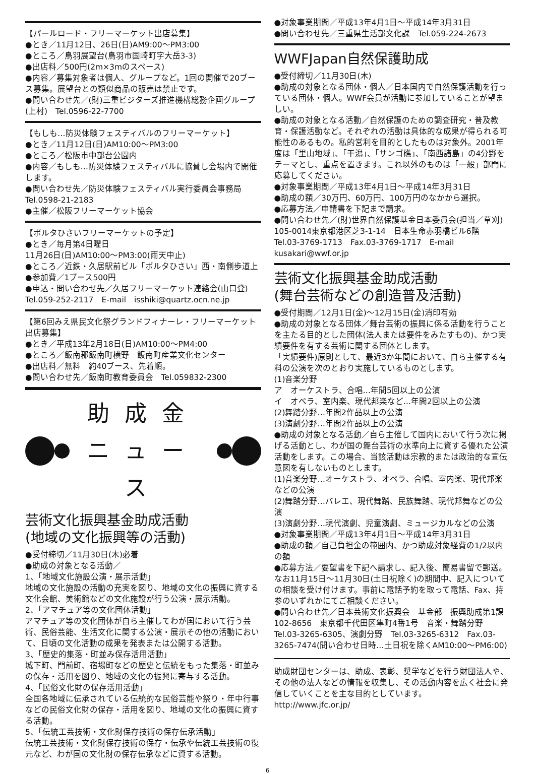【パールロード・フリーマーケット出店募集】
●とき／11月12日、26日(日)AM9:00〜PM3:00
●ところ／鳥羽展望台(鳥羽市国崎町字大岳3-3)
●出店料／500円(2m×3mのスペース)
●内容／募集対象者は個人、グループなど。1回の開催で20ブース募集。展望台との類似商品の販売は禁止です。
●問い合わせ先／(財)三重ビジターズ推進機構総務企画グループ(上村)　Tel.0596-22-7700
【もしも…防災体験フェスティバルのフリーマーケット】
●とき／11月12日(日)AM10:00〜PM3:00
●ところ／松阪市中部台公園内
●内容／もしも…防災体験フェスティバルに協賛し会場内で開催します。
●問い合わせ先／防災体験フェスティバル実行委員会事務局 Tel.0598-21-2183
●主催／松阪フリーマーケット協会
【ポルタひさいフリーマーケットの予定】
●とき／毎月第4日曜日
11月26日(日)AM10:00〜PM3:00(雨天中止)
●ところ／近鉄・久居駅前ビル「ポルタひさい」西・南側歩道上
●参加費／1ブース500円
●申込・問い合わせ先／久居フリーマーケット連絡会(山口登)
Tel.059-252-2117　E-mail　isshiki@quartz.ocn.ne.jp
【第6回みえ県民文化祭グランドフィナーレ・フリーマーケット出店募集】
●とき／平成13年2月18日(日)AM10:00〜PM4:00
●ところ／飯南郡飯南町横野　飯南町産業文化センター
●出店料／無料　約40ブース、先着順。
●問い合わせ先／飯南町教育委員会　Tel.059832-2300
助成金
ニュース
芸術文化振興基金助成活動
(地域の文化振興等の活動)
●受付締切／11月30日(木)必着
●助成の対象となる活動／
1、「地域文化施設公演・展示活動」
地域の文化施設の活動の充実を図り、地域の文化の振興に資する文化会館、美術館などの文化施設が行う公演・展示活動。
2、「アマチュア等の文化団体活動」
アマチュア等の文化団体が自ら主催してわが国において行う芸術、民俗芸能、生活文化に関する公演・展示その他の活動において、日頃の文化活動の成果を発表または公開する活動。
3、「歴史的集落・町並み保存活用活動」
城下町、門前町、宿場町などの歴史と伝統をもった集落・町並みの保存・活用を図り、地域の文化の振興に寄与する活動。
4、「民俗文化財の保存活用活動」
全国各地域に伝承されている伝統的な民俗芸能や祭り・年中行事などの民俗文化財の保存・活用を図り、地域の文化の振興に資する活動。
5、「伝統工芸技術・文化財保存技術の保存伝承活動」
伝統工芸技術・文化財保存技術の保存・伝承や伝統工芸技術の復元など、わが国の文化財の保存伝承などに資する活動。
●対象事業期間／平成13年4月1日〜平成14年3月31日
●問い合わせ先／三重県生活部文化課　Tel.059-224-2673
WWFJapan自然保護助成
●受付締切／11月30日(木)
●助成の対象となる団体・個人／日本国内で自然保護活動を行っている団体・個人。WWF会員が活動に参加していることが望ましい。
●助成の対象となる活動／自然保護のための調査研究・普及教育・保護活動など。それぞれの活動は具体的な成果が得られる可能性のあるもの。私的営利を目的としたものは対象外。2001年度は「里山地域」、「干潟」、「サンゴ礁」、「南西諸島」の4分野をテーマとし、重点を置きます。これ以外のものは「一般」部門に応募してください。
●対象事業期間／平成13年4月1日〜平成14年3月31日
●助成の額／30万円、60万円、100万円のなかから選択。
●応募方法／申請書を下記まで請求。
●問い合わせ先／(財)世界自然保護基金日本委員会(担当／草刈)　105-0014東京都港区芝3-1-14　日本生命赤羽橋ビル6階　Tel.03-3769-1713　Fax.03-3769-1717　E-mail　kusakari@wwf.or.jp
芸術文化振興基金助成活動
(舞台芸術などの創造普及活動)
●受付期間／12月1日(金)〜12月15日(金)消印有効
●助成の対象となる団体／舞台芸術の振興に係る活動を行うことを主たる目的とした団体(法人または要件をみたすもの)、かつ実績要件を有する芸術に関する団体とします。
「実績要件)原則として、最近3か年間において、自ら主催する有料の公演を次のとおり実施しているものとします。
(1)音楽分野
ア　オーケストラ、合唱…年間5回以上の公演
イ　オペラ、室内楽、現代邦楽など…年間2回以上の公演
(2)舞踏分野…年間2作品以上の公演
(3)演劇分野…年間2作品以上の公演
●助成の対象となる活動／自ら主催して国内において行う次に掲げる活動とし、わが国の舞台芸術の水準向上に資する優れた公演活動をします。この場合、当該活動は宗教的または政治的な宣伝意図を有しないものとします。
(1)音楽分野…オーケストラ、オペラ、合唱、室内楽、現代邦楽などの公演
(2)舞踏分野…バレエ、現代舞踏、民族舞踏、現代邦舞などの公演
(3)演劇分野…現代演劇、児童演劇、ミュージカルなどの公演
●対象事業期間／平成13年4月1日〜平成14年3月31日
●助成の額／自己負担金の範囲内、かつ助成対象経費の1/2以内の額
●応募方法／要望書を下記へ請求し、記入後、簡易書留で郵送。なお11月15日〜11月30日(土日祝除く)の期間中、記入についての相談を受け付けます。事前に電話予約を取って電話、Fax、持参のいずれかにてご相談ください。
●問い合わせ先／日本芸術文化振興会　基金部　振興助成第1課　102-8656　東京都千代田区隼町4番1号　音楽・舞踏分野　Tel.03-3265-6305、演劇分野　Tel.03-3265-6312　Fax.03-3265-7474(問い合わせ日時…土日祝を除くAM10:00〜PM6:00)
助成財団センターは、助成、表彰、奨学などを行う財団法人や、その他の法人などの情報を収集し、その活動内容を広く社会に発信していくことを主な目的としています。
http://www.jfc.or.jp/
6